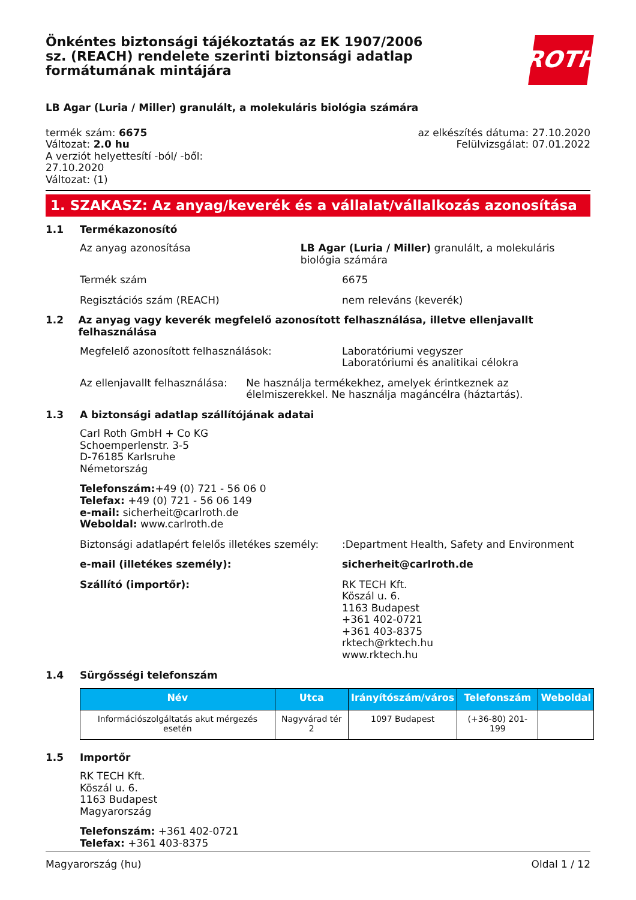Önkéntes biztonsági tájékoztatás az EK 1907/2006 sz. (REACH) rendelete szerinti biztonsági adatlap formátumának mintájára
ROTH
LB Agar (Luria / Miller) granulált, a molekuláris biológia számára
termék szám: 6675
Változat: 2.0 hu
A verziót helyettesítí -ból/ -ből:
27.10.2020
Változat: (1)
az elkészítés dátuma: 27.10.2020
Felülvizsgálat: 07.01.2022
1. SZAKASZ: Az anyag/keverék és a vállalat/vállalkozás azonosítása
1.1 Termékazonosító
Az anyag azonosítása LB Agar (Luria / Miller) granulált, a molekuláris biológia számára
Termék szám 6675
Regisztációs szám (REACH) nem releváns (keverék)
1.2 Az anyag vagy keverék megfelelő azonosított felhasználása, illetve ellenjavallt felhasználása
Megfelelő azonosított felhasználások: Laboratóriumi vegyszer
Laboratóriumi és analitikai célokra
Az ellenjavallt felhasználása: Ne használja termékekhez, amelyek érintkeznek az élelmiszerekkel. Ne használja magáncélra (háztartás).
1.3 A biztonsági adatlap szállítójának adatai
Carl Roth GmbH + Co KG
Schoemperlenstr. 3-5
D-76185 Karlsruhe
Németország
Telefonszám:+49 (0) 721 - 56 06 0
Telefax: +49 (0) 721 - 56 06 149
e-mail: sicherheit@carlroth.de
Weboldal: www.carlroth.de
Biztonsági adatlapért felelős illetékes személy:
:Department Health, Safety and Environment
e-mail (illetékes személy): sicherheit@carlroth.de
Szállító (importőr): RK TECH Kft.
Köszál u. 6.
1163 Budapest
+361 402-0721
+361 403-8375
rktech@rktech.hu
www.rktech.hu
1.4 Sürgősségi telefonszám
| Név | Utca | Irányítószám/város | Telefonszám | Weboldal |
| --- | --- | --- | --- | --- |
| Információszolgáltatás akut mérgezés esetén | Nagyvárad tér 2 | 1097 Budapest | (+36-80) 201-199 | |
1.5 Importőr
RK TECH Kft.
Köszál u. 6.
1163 Budapest
Magyarország
Telefonszám: +361 402-0721
Telefax: +361 403-8375
Magyarország (hu) Oldal 1 / 12